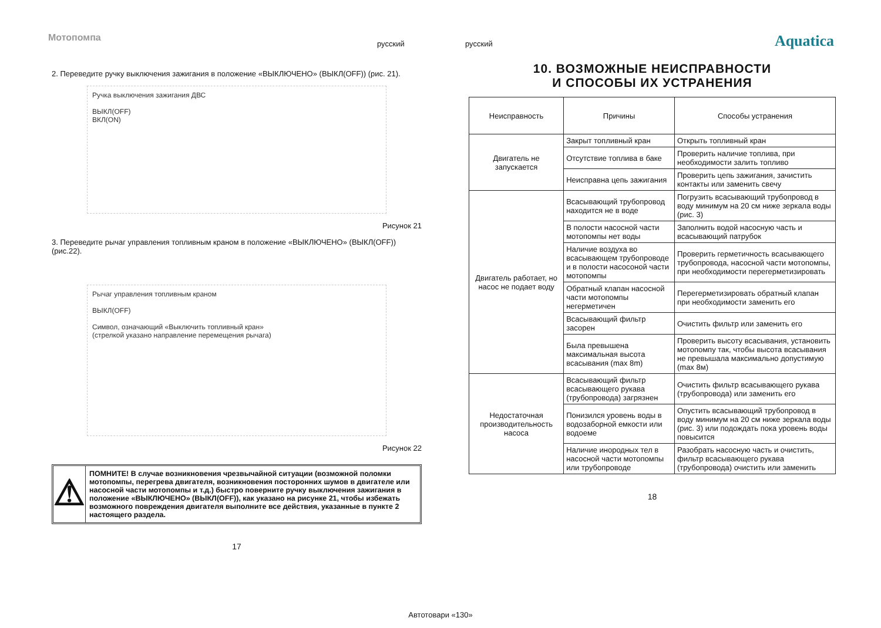Мотопомпа русский русский Aquatica
2. Переведите ручку выключения зажигания в положение «ВЫКЛЮЧЕНО» (ВЫКЛ(OFF)) (рис. 21).
Ручка выключения зажигания ДВС
ВЫКЛ(OFF)
ВКЛ(ON)
Рисунок 21
3. Переведите рычаг управления топливным краном в положение «ВЫКЛЮЧЕНО» (ВЫКЛ(OFF)) (рис.22).
Рычаг управления топливным краном
ВЫКЛ(OFF)
Символ, означающий «Выключить топливный кран»
(стрелкой указано направление перемещения рычага)
Рисунок 22
⚠
ПОМНИТЕ! В случае возникновения чрезвычайной ситуации (возможной поломки мотопомпы, перегрева двигателя, возникновения посторонних шумов в двигателе или насосной части мотопомпы и т.д.) быстро поверните ручку выключения зажигания в положение «ВЫКЛЮЧЕНО» (ВЫКЛ(OFF)), как указано на рисунке 21, чтобы избежать возможного повреждения двигателя выполните все действия, указанные в пункте 2 настоящего раздела.
17
10. ВОЗМОЖНЫЕ НЕИСПРАВНОСТИ
И СПОСОБЫ ИХ УСТРАНЕНИЯ
| Неисправность | Причины | Способы устранения |
| --- | --- | --- |
| Двигатель не запускается | Закрыт топливный кран | Открыть топливный кран |
| | Отсутствие топлива в баке | Проверить наличие топлива, при необходимости залить топливо |
| | Неисправна цепь зажигания | Проверить цепь зажигания, зачистить контакты или заменить свечу |
| Двигатель работает, но насос не подает воду | Всасывающий трубопровод находится не в воде | Погрузить всасывающий трубопровод в воду минимум на 20 см ниже зеркала воды (рис. 3) |
| | В полости насосной части мотопомпы нет воды | Заполнить водой насосную часть и всасывающий патрубок |
| | Наличие воздуха во всасывающем трубопроводе и в полости насосоной части мотопомпы | Проверить герметичность всасывающего трубопровода, насосной части мотопомпы, при необходимости перегерметизировать |
| | Обратный клапан насосной части мотопомпы негерметичен | Перегерметизировать обратный клапан при необходимости заменить его |
| | Всасывающий фильтр засорен | Очистить фильтр или заменить его |
| | Была превышена максимальная высота всасывания (max 8m) | Проверить высоту всасывания, установить мотопомпу так, чтобы высота всасывания не превышала максимально допустимую (max 8м) |
| Недостаточная производительность насоса | Всасывающий фильтр всасывающего рукава (трубопровода) загрязнен | Очистить фильтр всасывающего рукава (трубопровода) или заменить его |
| | Понизился уровень воды в водозаборной емкости или водоеме | Опустить всасывающий трубопровод в воду минимум на 20 см ниже зеркала воды (рис. 3) или подождать пока уровень воды повысится |
| | Наличие инородных тел в насосной части мотопомпы или трубопроводе | Разобрать насосную часть и очистить, фильтр всасывающего рукава (трубопровода) очистить или заменить |
18
Автотовари «130»